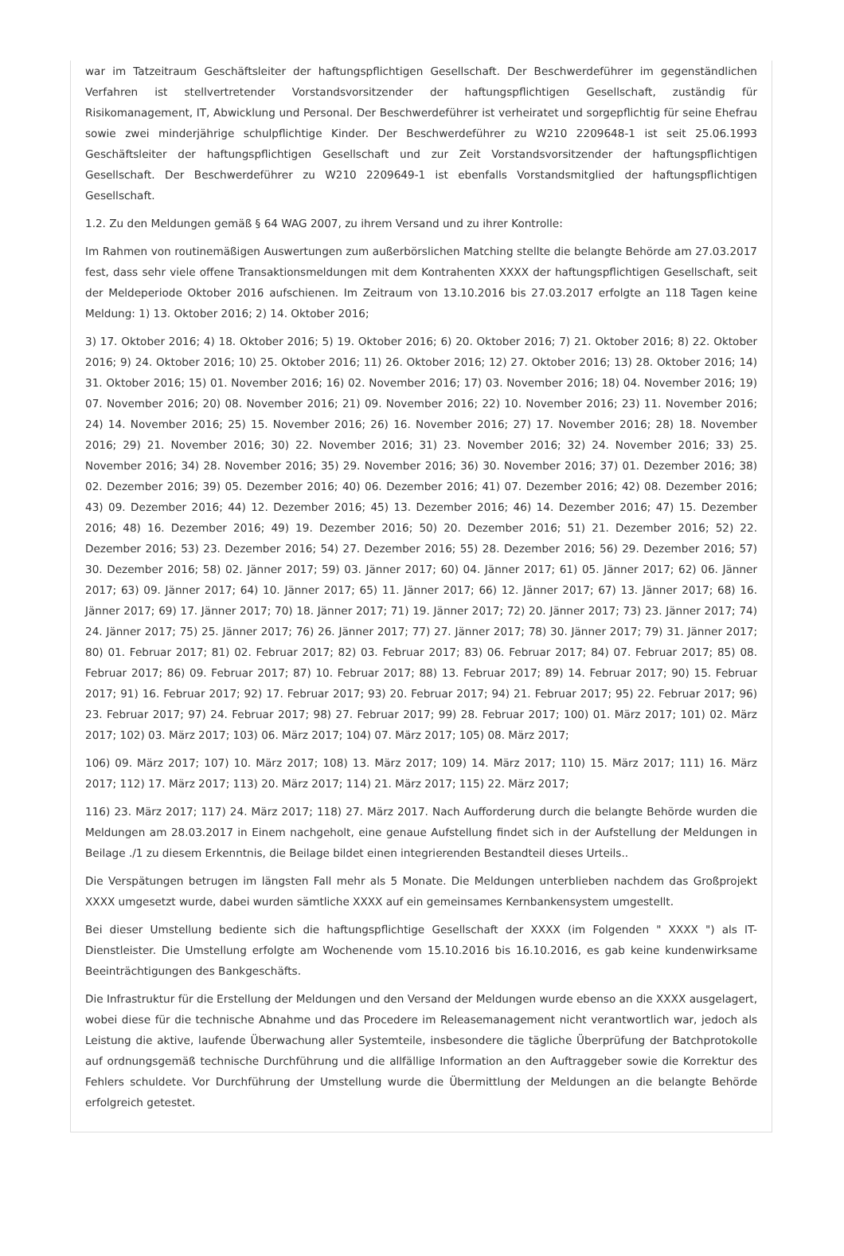war im Tatzeitraum Geschäftsleiter der haftungspflichtigen Gesellschaft. Der Beschwerdeführer im gegenständlichen Verfahren ist stellvertretender Vorstandsvorsitzender der haftungspflichtigen Gesellschaft, zuständig für Risikomanagement, IT, Abwicklung und Personal. Der Beschwerdeführer ist verheiratet und sorgepflichtig für seine Ehefrau sowie zwei minderjährige schulpflichtige Kinder. Der Beschwerdeführer zu W210 2209648-1 ist seit 25.06.1993 Geschäftsleiter der haftungspflichtigen Gesellschaft und zur Zeit Vorstandsvorsitzender der haftungspflichtigen Gesellschaft. Der Beschwerdeführer zu W210 2209649-1 ist ebenfalls Vorstandsmitglied der haftungspflichtigen Gesellschaft.
1.2. Zu den Meldungen gemäß § 64 WAG 2007, zu ihrem Versand und zu ihrer Kontrolle:
Im Rahmen von routinemäßigen Auswertungen zum außerbörslichen Matching stellte die belangte Behörde am 27.03.2017 fest, dass sehr viele offene Transaktionsmeldungen mit dem Kontrahenten XXXX der haftungspflichtigen Gesellschaft, seit der Meldeperiode Oktober 2016 aufschienen. Im Zeitraum von 13.10.2016 bis 27.03.2017 erfolgte an 118 Tagen keine Meldung: 1) 13. Oktober 2016; 2) 14. Oktober 2016;
3) 17. Oktober 2016; 4) 18. Oktober 2016; 5) 19. Oktober 2016; 6) 20. Oktober 2016; 7) 21. Oktober 2016; 8) 22. Oktober 2016; 9) 24. Oktober 2016; 10) 25. Oktober 2016; 11) 26. Oktober 2016; 12) 27. Oktober 2016; 13) 28. Oktober 2016; 14) 31. Oktober 2016; 15) 01. November 2016; 16) 02. November 2016; 17) 03. November 2016; 18) 04. November 2016; 19) 07. November 2016; 20) 08. November 2016; 21) 09. November 2016; 22) 10. November 2016; 23) 11. November 2016; 24) 14. November 2016; 25) 15. November 2016; 26) 16. November 2016; 27) 17. November 2016; 28) 18. November 2016; 29) 21. November 2016; 30) 22. November 2016; 31) 23. November 2016; 32) 24. November 2016; 33) 25. November 2016; 34) 28. November 2016; 35) 29. November 2016; 36) 30. November 2016; 37) 01. Dezember 2016; 38) 02. Dezember 2016; 39) 05. Dezember 2016; 40) 06. Dezember 2016; 41) 07. Dezember 2016; 42) 08. Dezember 2016; 43) 09. Dezember 2016; 44) 12. Dezember 2016; 45) 13. Dezember 2016; 46) 14. Dezember 2016; 47) 15. Dezember 2016; 48) 16. Dezember 2016; 49) 19. Dezember 2016; 50) 20. Dezember 2016; 51) 21. Dezember 2016; 52) 22. Dezember 2016; 53) 23. Dezember 2016; 54) 27. Dezember 2016; 55) 28. Dezember 2016; 56) 29. Dezember 2016; 57) 30. Dezember 2016; 58) 02. Jänner 2017; 59) 03. Jänner 2017; 60) 04. Jänner 2017; 61) 05. Jänner 2017; 62) 06. Jänner 2017; 63) 09. Jänner 2017; 64) 10. Jänner 2017; 65) 11. Jänner 2017; 66) 12. Jänner 2017; 67) 13. Jänner 2017; 68) 16. Jänner 2017; 69) 17. Jänner 2017; 70) 18. Jänner 2017; 71) 19. Jänner 2017; 72) 20. Jänner 2017; 73) 23. Jänner 2017; 74) 24. Jänner 2017; 75) 25. Jänner 2017; 76) 26. Jänner 2017; 77) 27. Jänner 2017; 78) 30. Jänner 2017; 79) 31. Jänner 2017; 80) 01. Februar 2017; 81) 02. Februar 2017; 82) 03. Februar 2017; 83) 06. Februar 2017; 84) 07. Februar 2017; 85) 08. Februar 2017; 86) 09. Februar 2017; 87) 10. Februar 2017; 88) 13. Februar 2017; 89) 14. Februar 2017; 90) 15. Februar 2017; 91) 16. Februar 2017; 92) 17. Februar 2017; 93) 20. Februar 2017; 94) 21. Februar 2017; 95) 22. Februar 2017; 96) 23. Februar 2017; 97) 24. Februar 2017; 98) 27. Februar 2017; 99) 28. Februar 2017; 100) 01. März 2017; 101) 02. März 2017; 102) 03. März 2017; 103) 06. März 2017; 104) 07. März 2017; 105) 08. März 2017;
106) 09. März 2017; 107) 10. März 2017; 108) 13. März 2017; 109) 14. März 2017; 110) 15. März 2017; 111) 16. März 2017; 112) 17. März 2017; 113) 20. März 2017; 114) 21. März 2017; 115) 22. März 2017;
116) 23. März 2017; 117) 24. März 2017; 118) 27. März 2017. Nach Aufforderung durch die belangte Behörde wurden die Meldungen am 28.03.2017 in Einem nachgeholt, eine genaue Aufstellung findet sich in der Aufstellung der Meldungen in Beilage ./1 zu diesem Erkenntnis, die Beilage bildet einen integrierenden Bestandteil dieses Urteils..
Die Verspätungen betrugen im längsten Fall mehr als 5 Monate. Die Meldungen unterblieben nachdem das Großprojekt XXXX umgesetzt wurde, dabei wurden sämtliche XXXX auf ein gemeinsames Kernbankensystem umgestellt.
Bei dieser Umstellung bediente sich die haftungspflichtige Gesellschaft der XXXX (im Folgenden " XXXX ") als IT-Dienstleister. Die Umstellung erfolgte am Wochenende vom 15.10.2016 bis 16.10.2016, es gab keine kundenwirksame Beeinträchtigungen des Bankgeschäfts.
Die Infrastruktur für die Erstellung der Meldungen und den Versand der Meldungen wurde ebenso an die XXXX ausgelagert, wobei diese für die technische Abnahme und das Procedere im Releasemanagement nicht verantwortlich war, jedoch als Leistung die aktive, laufende Überwachung aller Systemteile, insbesondere die tägliche Überprüfung der Batchprotokolle auf ordnungsgemäß technische Durchführung und die allfällige Information an den Auftraggeber sowie die Korrektur des Fehlers schuldete. Vor Durchführung der Umstellung wurde die Übermittlung der Meldungen an die belangte Behörde erfolgreich getestet.